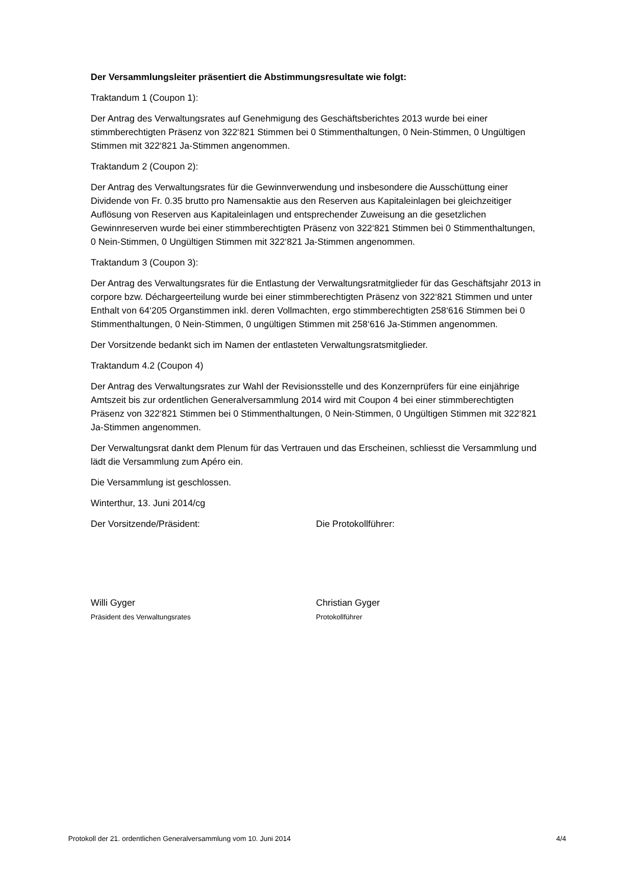Der Versammlungsleiter präsentiert die Abstimmungsresultate wie folgt:
Traktandum 1 (Coupon 1):
Der Antrag des Verwaltungsrates auf Genehmigung des Geschäftsberichtes 2013 wurde bei einer stimmberechtigten Präsenz von 322‘821 Stimmen bei 0 Stimmenthaltungen, 0 Nein-Stimmen, 0 Ungültigen Stimmen mit 322‘821 Ja-Stimmen angenommen.
Traktandum 2 (Coupon 2):
Der Antrag des Verwaltungsrates für die Gewinnverwendung und insbesondere die Ausschüttung einer Dividende von Fr. 0.35 brutto pro Namensaktie aus den Reserven aus Kapitaleinlagen bei gleichzeitiger Auflösung von Reserven aus Kapitaleinlagen und entsprechender Zuweisung an die gesetzlichen Gewinnreserven wurde bei einer stimmberechtigten Präsenz von 322‘821 Stimmen bei 0 Stimmenthaltungen, 0 Nein-Stimmen, 0 Ungültigen Stimmen mit 322‘821 Ja-Stimmen angenommen.
Traktandum 3 (Coupon 3):
Der Antrag des Verwaltungsrates für die Entlastung der Verwaltungsratmitglieder für das Geschäftsjahr 2013 in corpore bzw. Déchargeerteilung wurde bei einer stimmberechtigten Präsenz von 322‘821 Stimmen und unter Enthalt von 64‘205 Organstimmen inkl. deren Vollmachten, ergo stimmberechtigten 258‘616 Stimmen bei 0 Stimmenthaltungen, 0 Nein-Stimmen, 0 ungültigen Stimmen mit 258‘616 Ja-Stimmen angenommen.
Der Vorsitzende bedankt sich im Namen der entlasteten Verwaltungsratsmitglieder.
Traktandum 4.2 (Coupon 4)
Der Antrag des Verwaltungsrates zur Wahl der Revisionsstelle und des Konzernprüfers für eine einjährige Amtszeit bis zur ordentlichen Generalversammlung 2014 wird mit Coupon 4 bei einer stimmberechtigten Präsenz von 322‘821 Stimmen bei 0 Stimmenthaltungen, 0 Nein-Stimmen, 0 Ungültigen Stimmen mit 322‘821 Ja-Stimmen angenommen.
Der Verwaltungsrat dankt dem Plenum für das Vertrauen und das Erscheinen, schliesst die Versammlung und lädt die Versammlung zum Apéro ein.
Die Versammlung ist geschlossen.
Winterthur, 13. Juni 2014/cg
Der Vorsitzende/Präsident: Die Protokollführer:
Willi Gyger
Präsident des Verwaltungsrates
Christian Gyger
Protokollführer
Protokoll der 21. ordentlichen Generalversammlung vom 10. Juni 2014 4/4